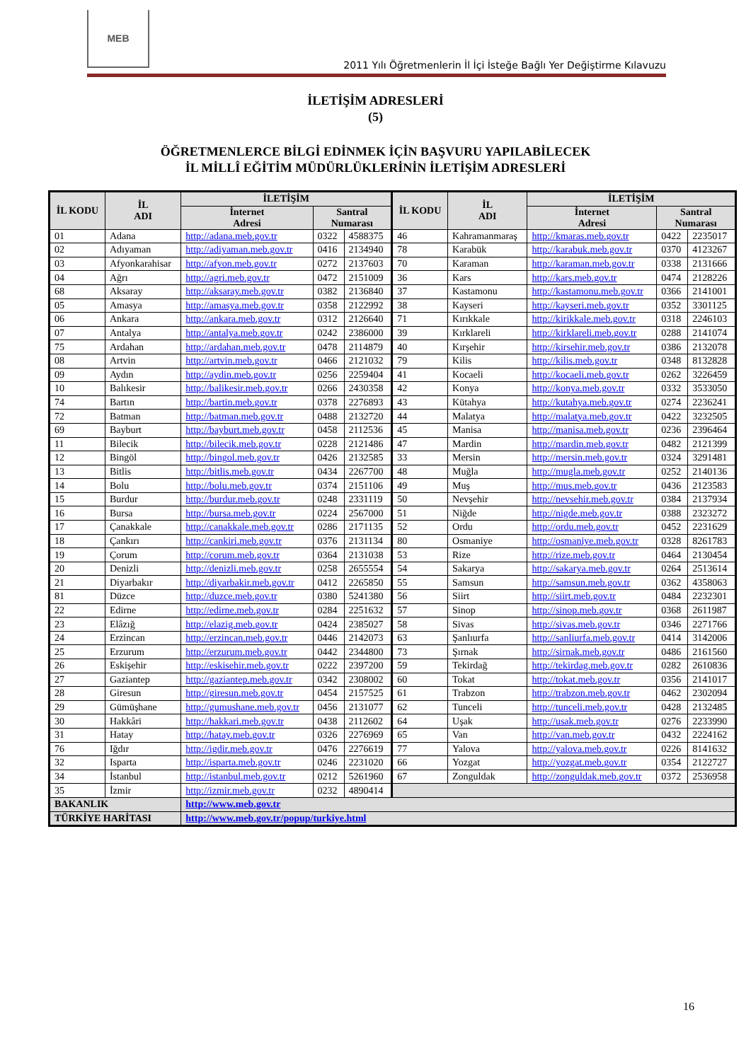MEB
2011 Yılı Öğretmenlerin İl İçi İsteğe Bağlı Yer Değiştirme Kılavuzu
İLETİŞİM ADRESLERİ
(5)
ÖĞRETMENLERCE BİLGİ EDİNMEK İÇİN BAŞVURU YAPILABİLECEK
İL MİLLÎ EĞİTİM MÜDÜRLÜKLERİNİN İLETİŞİM ADRESLERİ
| İL KODU | İL ADI | İLETİŞİM | | | İL KODU | İL ADI | İLETİŞİM | | |
| --- | --- | --- | --- | --- | --- | --- | --- | --- | --- |
| | | İnternet Adresi | Santral Numarası | | | | İnternet Adresi | Santral Numarası | |
| 01 | Adana | http://adana.meb.gov.tr | 0322 | 4588375 | 46 | Kahramanmaraş | http://kmaras.meb.gov.tr | 0422 | 2235017 |
| 02 | Adıyaman | http://adiyaman.meb.gov.tr | 0416 | 2134940 | 78 | Karabük | http://karabuk.meb.gov.tr | 0370 | 4123267 |
| 03 | Afyonkarahisar | http://afyon.meb.gov.tr | 0272 | 2137603 | 70 | Karaman | http://karaman.meb.gov.tr | 0338 | 2131666 |
| 04 | Ağrı | http://agri.meb.gov.tr | 0472 | 2151009 | 36 | Kars | http://kars.meb.gov.tr | 0474 | 2128226 |
| 68 | Aksaray | http://aksaray.meb.gov.tr | 0382 | 2136840 | 37 | Kastamonu | http://kastamonu.meb.gov.tr | 0366 | 2141001 |
| 05 | Amasya | http://amasya.meb.gov.tr | 0358 | 2122992 | 38 | Kayseri | http://kayseri.meb.gov.tr | 0352 | 3301125 |
| 06 | Ankara | http://ankara.meb.gov.tr | 0312 | 2126640 | 71 | Kırıkkale | http://kirikkale.meb.gov.tr | 0318 | 2246103 |
| 07 | Antalya | http://antalya.meb.gov.tr | 0242 | 2386000 | 39 | Kırklareli | http://kirklareli.meb.gov.tr | 0288 | 2141074 |
| 75 | Ardahan | http://ardahan.meb.gov.tr | 0478 | 2114879 | 40 | Kırşehir | http://kirsehir.meb.gov.tr | 0386 | 2132078 |
| 08 | Artvin | http://artvin.meb.gov.tr | 0466 | 2121032 | 79 | Kilis | http://kilis.meb.gov.tr | 0348 | 8132828 |
| 09 | Aydın | http://aydin.meb.gov.tr | 0256 | 2259404 | 41 | Kocaeli | http://kocaeli.meb.gov.tr | 0262 | 3226459 |
| 10 | Balıkesir | http://balikesir.meb.gov.tr | 0266 | 2430358 | 42 | Konya | http://konya.meb.gov.tr | 0332 | 3533050 |
| 74 | Bartın | http://bartin.meb.gov.tr | 0378 | 2276893 | 43 | Kütahya | http://kutahya.meb.gov.tr | 0274 | 2236241 |
| 72 | Batman | http://batman.meb.gov.tr | 0488 | 2132720 | 44 | Malatya | http://malatya.meb.gov.tr | 0422 | 3232505 |
| 69 | Bayburt | http://bayburt.meb.gov.tr | 0458 | 2112536 | 45 | Manisa | http://manisa.meb.gov.tr | 0236 | 2396464 |
| 11 | Bilecik | http://bilecik.meb.gov.tr | 0228 | 2121486 | 47 | Mardin | http://mardin.meb.gov.tr | 0482 | 2121399 |
| 12 | Bingöl | http://bingol.meb.gov.tr | 0426 | 2132585 | 33 | Mersin | http://mersin.meb.gov.tr | 0324 | 3291481 |
| 13 | Bitlis | http://bitlis.meb.gov.tr | 0434 | 2267700 | 48 | Muğla | http://mugla.meb.gov.tr | 0252 | 2140136 |
| 14 | Bolu | http://bolu.meb.gov.tr | 0374 | 2151106 | 49 | Muş | http://mus.meb.gov.tr | 0436 | 2123583 |
| 15 | Burdur | http://burdur.meb.gov.tr | 0248 | 2331119 | 50 | Nevşehir | http://nevsehir.meb.gov.tr | 0384 | 2137934 |
| 16 | Bursa | http://bursa.meb.gov.tr | 0224 | 2567000 | 51 | Niğde | http://nigde.meb.gov.tr | 0388 | 2323272 |
| 17 | Çanakkale | http://canakkale.meb.gov.tr | 0286 | 2171135 | 52 | Ordu | http://ordu.meb.gov.tr | 0452 | 2231629 |
| 18 | Çankırı | http://cankiri.meb.gov.tr | 0376 | 2131134 | 80 | Osmaniye | http://osmaniye.meb.gov.tr | 0328 | 8261783 |
| 19 | Çorum | http://corum.meb.gov.tr | 0364 | 2131038 | 53 | Rize | http://rize.meb.gov.tr | 0464 | 2130454 |
| 20 | Denizli | http://denizli.meb.gov.tr | 0258 | 2655554 | 54 | Sakarya | http://sakarya.meb.gov.tr | 0264 | 2513614 |
| 21 | Diyarbakır | http://diyarbakir.meb.gov.tr | 0412 | 2265850 | 55 | Samsun | http://samsun.meb.gov.tr | 0362 | 4358063 |
| 81 | Düzce | http://duzce.meb.gov.tr | 0380 | 5241380 | 56 | Siirt | http://siirt.meb.gov.tr | 0484 | 2232301 |
| 22 | Edirne | http://edirne.meb.gov.tr | 0284 | 2251632 | 57 | Sinop | http://sinop.meb.gov.tr | 0368 | 2611987 |
| 23 | Elâzığ | http://elazig.meb.gov.tr | 0424 | 2385027 | 58 | Sivas | http://sivas.meb.gov.tr | 0346 | 2271766 |
| 24 | Erzincan | http://erzincan.meb.gov.tr | 0446 | 2142073 | 63 | Şanlıurfa | http://sanliurfa.meb.gov.tr | 0414 | 3142006 |
| 25 | Erzurum | http://erzurum.meb.gov.tr | 0442 | 2344800 | 73 | Şırnak | http://sirnak.meb.gov.tr | 0486 | 2161560 |
| 26 | Eskişehir | http://eskisehir.meb.gov.tr | 0222 | 2397200 | 59 | Tekirdağ | http://tekirdag.meb.gov.tr | 0282 | 2610836 |
| 27 | Gaziantep | http://gaziantep.meb.gov.tr | 0342 | 2308002 | 60 | Tokat | http://tokat.meb.gov.tr | 0356 | 2141017 |
| 28 | Giresun | http://giresun.meb.gov.tr | 0454 | 2157525 | 61 | Trabzon | http://trabzon.meb.gov.tr | 0462 | 2302094 |
| 29 | Gümüşhane | http://gumushane.meb.gov.tr | 0456 | 2131077 | 62 | Tunceli | http://tunceli.meb.gov.tr | 0428 | 2132485 |
| 30 | Hakkâri | http://hakkari.meb.gov.tr | 0438 | 2112602 | 64 | Uşak | http://usak.meb.gov.tr | 0276 | 2233990 |
| 31 | Hatay | http://hatay.meb.gov.tr | 0326 | 2276969 | 65 | Van | http://van.meb.gov.tr | 0432 | 2224162 |
| 76 | Iğdır | http://igdir.meb.gov.tr | 0476 | 2276619 | 77 | Yalova | http://yalova.meb.gov.tr | 0226 | 8141632 |
| 32 | Isparta | http://isparta.meb.gov.tr | 0246 | 2231020 | 66 | Yozgat | http://yozgat.meb.gov.tr | 0354 | 2122727 |
| 34 | İstanbul | http://istanbul.meb.gov.tr | 0212 | 5261960 | 67 | Zonguldak | http://zonguldak.meb.gov.tr | 0372 | 2536958 |
| 35 | İzmir | http://izmir.meb.gov.tr | 0232 | 4890414 | | | | | |
| BAKANLIK | | http://www.meb.gov.tr | | | | | | | |
| TÜRKİYE HARİTASI | | http://www.meb.gov.tr/popup/turkiye.html | | | | | | | |
16